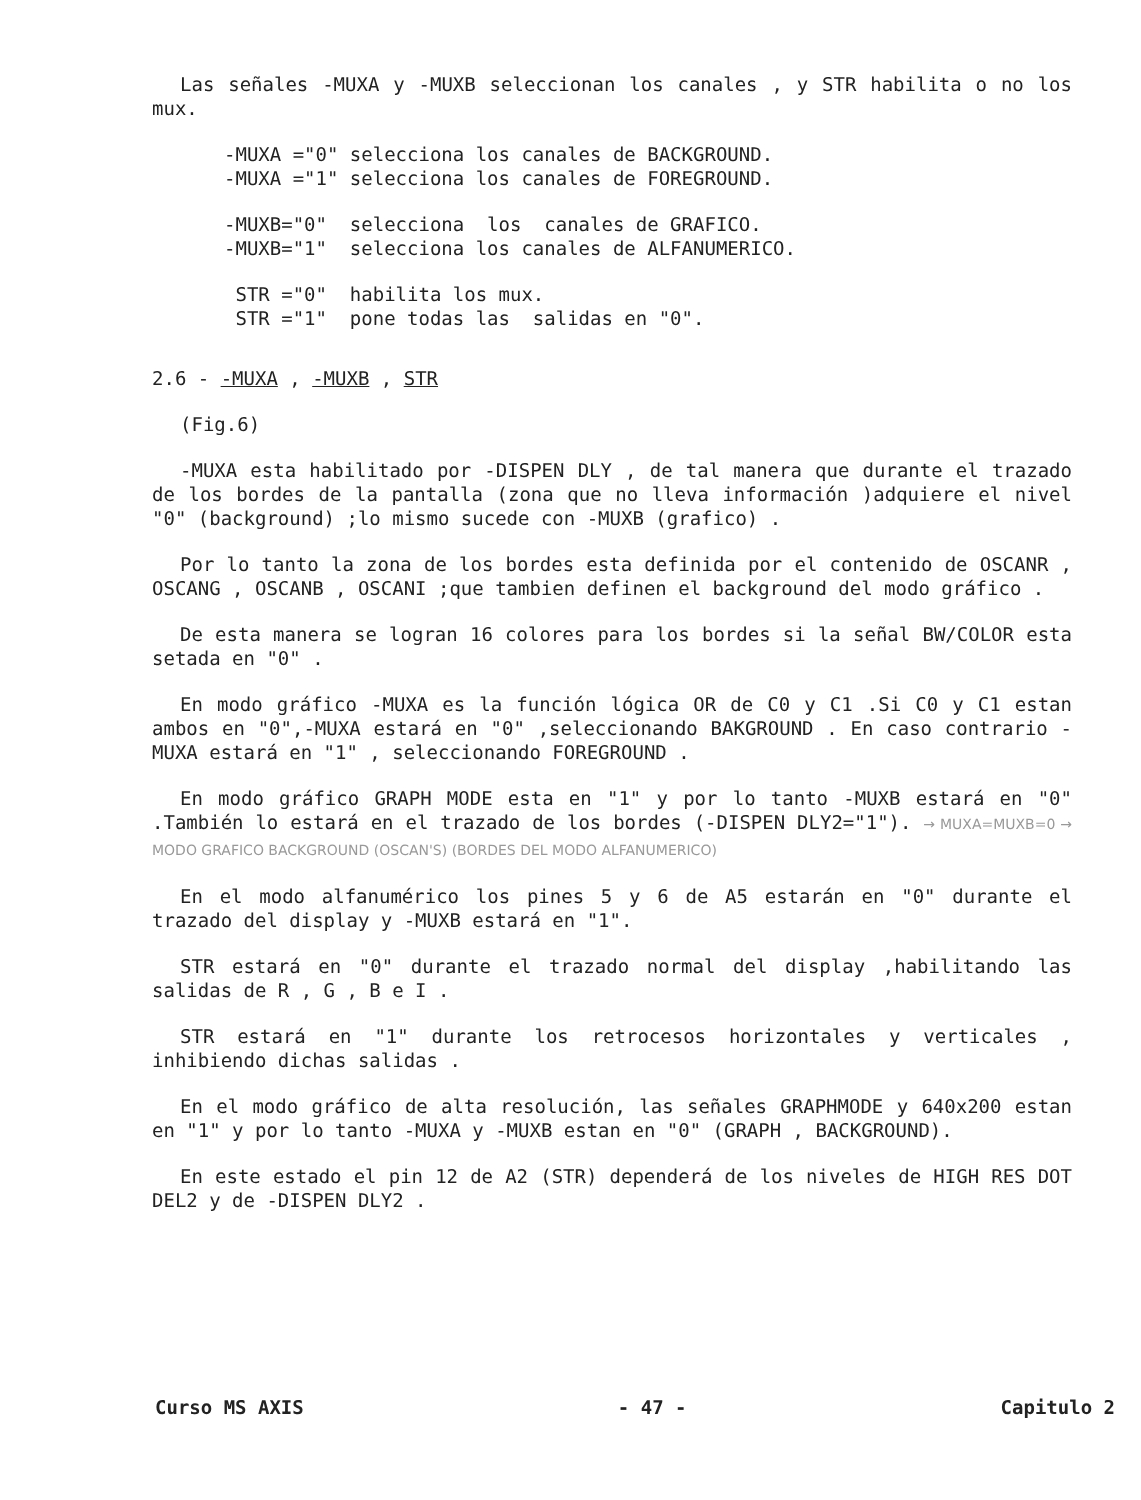Las señales -MUXA y -MUXB seleccionan los canales , y STR habilita o no los mux.
-MUXA ="0" selecciona los canales de BACKGROUND.
-MUXA ="1" selecciona los canales de FOREGROUND.
-MUXB="0" selecciona los canales de GRAFICO.
-MUXB="1" selecciona los canales de ALFANUMERICO.
STR ="0" habilita los mux.
STR ="1" pone todas las salidas en "0".
2.6 - -MUXA , -MUXB , STR
(Fig.6)
-MUXA esta habilitado por -DISPEN DLY , de tal manera que durante el trazado de los bordes de la pantalla (zona que no lleva información )adquiere el nivel "0" (background) ;lo mismo sucede con -MUXB (grafico) .
Por lo tanto la zona de los bordes esta definida por el contenido de OSCANR , OSCANG , OSCANB , OSCANI ;que tambien definen el background del modo gráfico .
De esta manera se logran 16 colores para los bordes si la señal BW/COLOR esta setada en "0" .
En modo gráfico -MUXA es la función lógica OR de C0 y C1 .Si C0 y C1 estan ambos en "0",-MUXA estará en "0" ,seleccionando BAKGROUND . En caso contrario -MUXA estará en "1" , seleccionando FOREGROUND .
En modo gráfico GRAPH MODE esta en "1" y por lo tanto -MUXB estará en "0" .También lo estará en el trazado de los bordes (-DISPEN DLY2="1"). → MUXA=MUXB=0 → MODO GRAFICO BACKGROUND (OSCAN'S) (BORDES DEL MODO ALFANUMERICO)
En el modo alfanumérico los pines 5 y 6 de A5 estarán en "0" durante el trazado del display y -MUXB estará en "1".
STR estará en "0" durante el trazado normal del display ,habilitando las salidas de R , G , B e I .
STR estará en "1" durante los retrocesos horizontales y verticales , inhibiendo dichas salidas .
En el modo gráfico de alta resolución, las señales GRAPHMODE y 640x200 estan en "1" y por lo tanto -MUXA y -MUXB estan en "0" (GRAPH , BACKGROUND).
En este estado el pin 12 de A2 (STR) dependerá de los niveles de HIGH RES DOT DEL2 y de -DISPEN DLY2 .
Curso MS AXIS - 47 - Capitulo 2